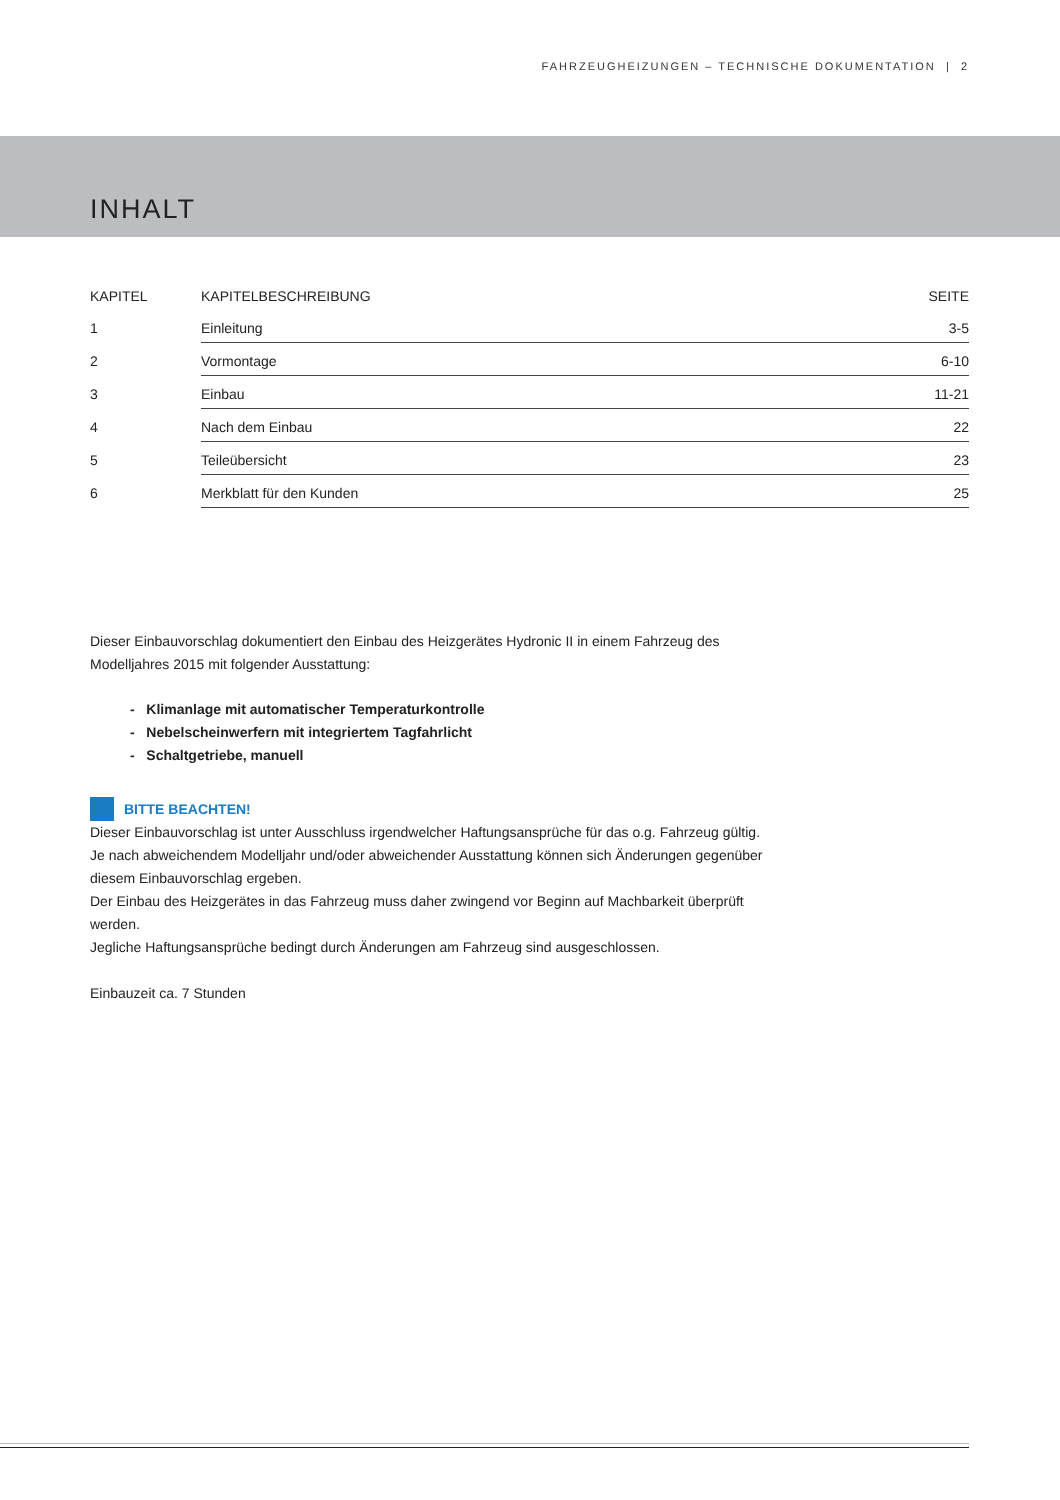FAHRZEUGHEIZUNGEN – TECHNISCHE DOKUMENTATION | 2
INHALT
| KAPITEL | KAPITELBESCHREIBUNG | SEITE |
| --- | --- | --- |
| 1 | Einleitung | 3-5 |
| 2 | Vormontage | 6-10 |
| 3 | Einbau | 11-21 |
| 4 | Nach dem Einbau | 22 |
| 5 | Teileübersicht | 23 |
| 6 | Merkblatt für den Kunden | 25 |
Dieser Einbauvorschlag dokumentiert den Einbau des Heizgerätes Hydronic II in einem Fahrzeug des Modelljahres 2015 mit folgender Ausstattung:
- Klimanlage mit automatischer Temperaturkontrolle
- Nebelscheinwerfern mit integriertem Tagfahrlicht
- Schaltgetriebe, manuell
BITTE BEACHTEN!
Dieser Einbauvorschlag ist unter Ausschluss irgendwelcher Haftungsansprüche für das o.g. Fahrzeug gültig.
Je nach abweichendem Modelljahr und/oder abweichender Ausstattung können sich Änderungen gegenüber diesem Einbauvorschlag ergeben.
Der Einbau des Heizgerätes in das Fahrzeug muss daher zwingend vor Beginn auf Machbarkeit überprüft werden.
Jegliche Haftungsansprüche bedingt durch Änderungen am Fahrzeug sind ausgeschlossen.
Einbauzeit ca. 7 Stunden